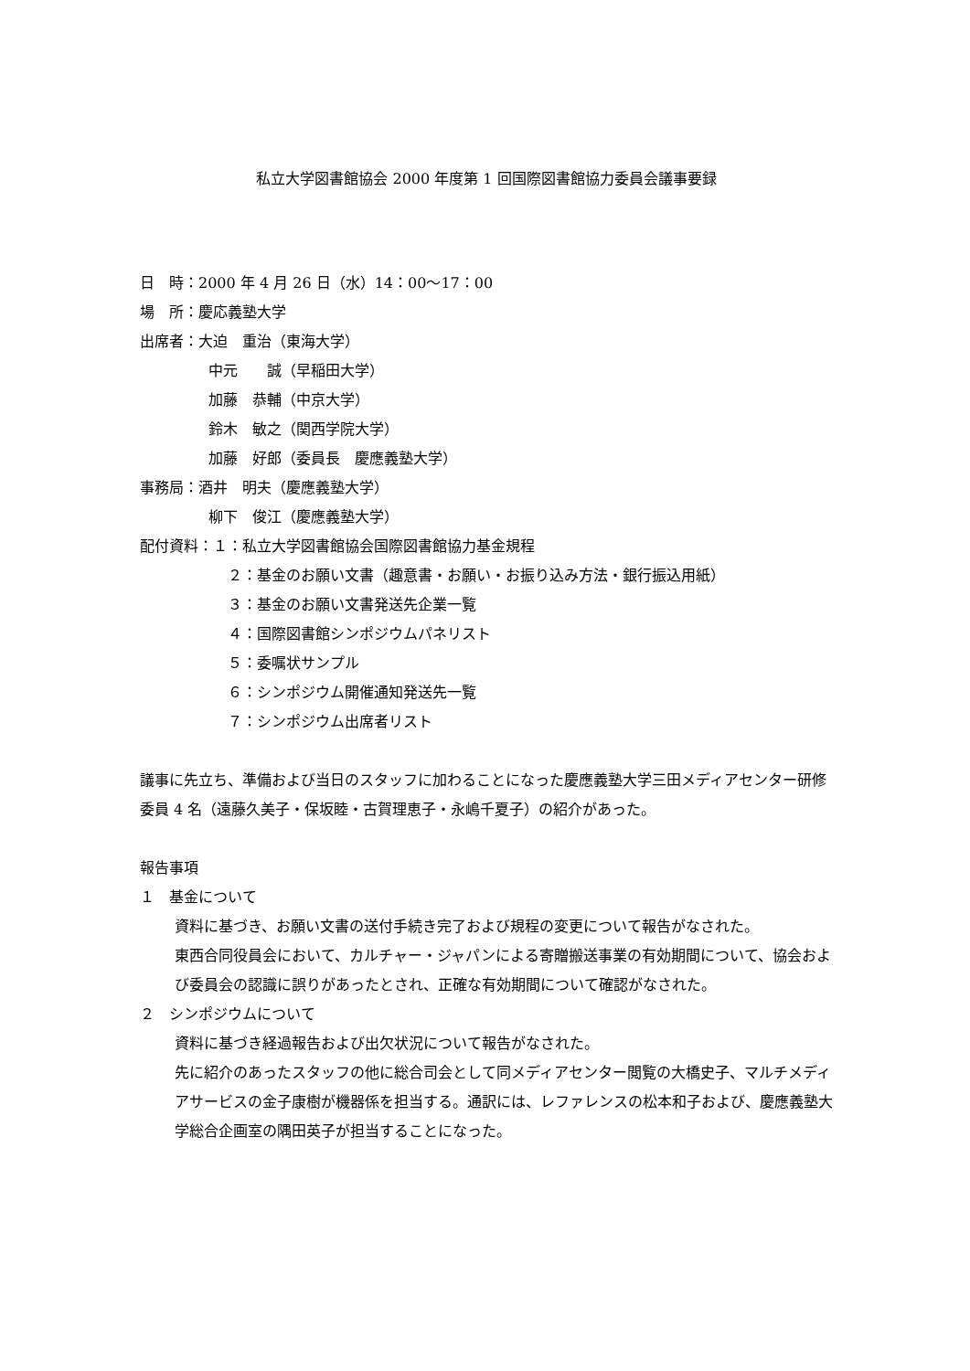私立大学図書館協会 2000 年度第 1 回国際図書館協力委員会議事要録
日　時：2000 年 4 月 26 日（水）14：00～17：00
場　所：慶応義塾大学
出席者：大迫　重治（東海大学）
中元　　誠（早稲田大学）
加藤　恭輔（中京大学）
鈴木　敏之（関西学院大学）
加藤　好郎（委員長　慶應義塾大学）
事務局：酒井　明夫（慶應義塾大学）
柳下　俊江（慶應義塾大学）
配付資料：１：私立大学図書館協会国際図書館協力基金規程
２：基金のお願い文書（趣意書・お願い・お振り込み方法・銀行振込用紙）
３：基金のお願い文書発送先企業一覧
４：国際図書館シンポジウムパネリスト
５：委嘱状サンプル
６：シンポジウム開催通知発送先一覧
７：シンポジウム出席者リスト
議事に先立ち、準備および当日のスタッフに加わることになった慶應義塾大学三田メディアセンター研修委員 4 名（遠藤久美子・保坂睦・古賀理恵子・永嶋千夏子）の紹介があった。
報告事項
１　基金について
資料に基づき、お願い文書の送付手続き完了および規程の変更について報告がなされた。
東西合同役員会において、カルチャー・ジャパンによる寄贈搬送事業の有効期間について、協会および委員会の認識に誤りがあったとされ、正確な有効期間について確認がなされた。
２　シンポジウムについて
資料に基づき経過報告および出欠状況について報告がなされた。
先に紹介のあったスタッフの他に総合司会として同メディアセンター閲覧の大橋史子、マルチメディアサービスの金子康樹が機器係を担当する。通訳には、レファレンスの松本和子および、慶應義塾大学総合企画室の隅田英子が担当することになった。